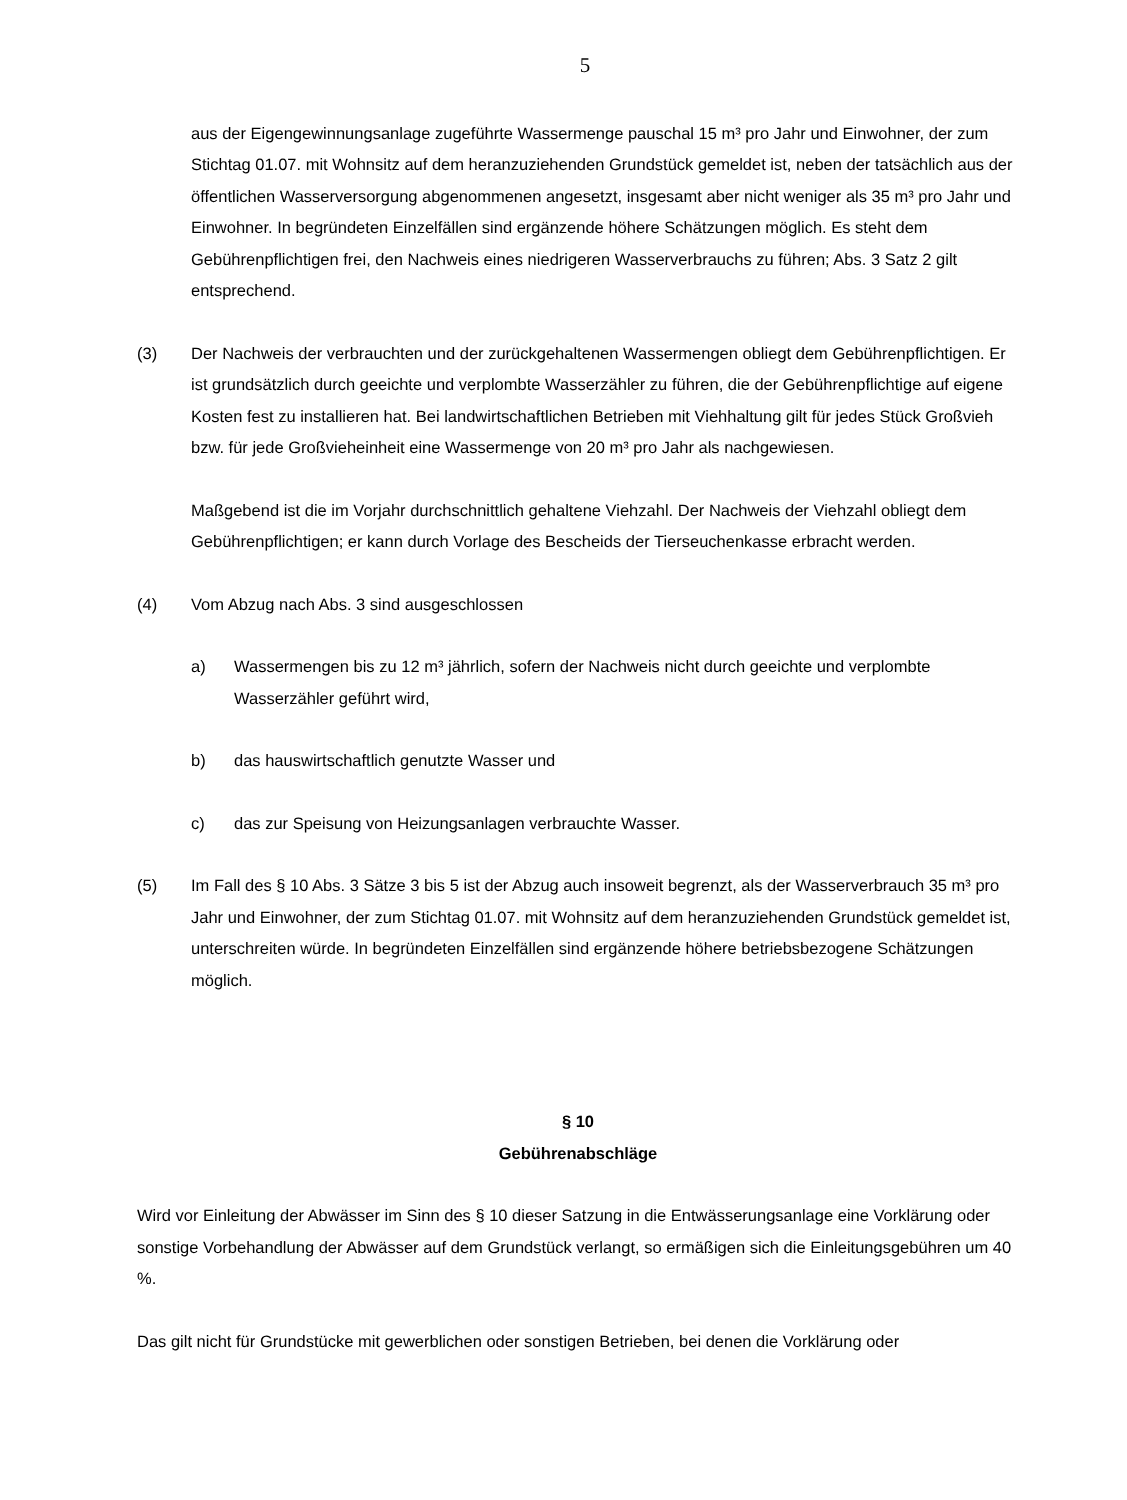5
aus der Eigengewinnungsanlage zugeführte Wassermenge pauschal 15 m³ pro Jahr und Einwohner, der zum Stichtag 01.07. mit Wohnsitz auf dem heranzuziehenden Grundstück gemeldet ist, neben der tatsächlich aus der öffentlichen Wasserversorgung abgenommenen angesetzt, insgesamt aber nicht weniger als 35 m³ pro Jahr und Einwohner. In begründeten Einzelfällen sind ergänzende höhere Schätzungen möglich. Es steht dem Gebührenpflichtigen frei, den Nachweis eines niedrigeren Wasserverbrauchs zu führen; Abs. 3 Satz 2 gilt entsprechend.
(3) Der Nachweis der verbrauchten und der zurückgehaltenen Wassermengen obliegt dem Gebührenpflichtigen. Er ist grundsätzlich durch geeichte und verplombte Wasserzähler zu führen, die der Gebührenpflichtige auf eigene Kosten fest zu installieren hat. Bei landwirtschaftlichen Betrieben mit Viehhaltung gilt für jedes Stück Großvieh bzw. für jede Großvieheinheit eine Wassermenge von 20 m³ pro Jahr als nachgewiesen.
Maßgebend ist die im Vorjahr durchschnittlich gehaltene Viehzahl. Der Nachweis der Viehzahl obliegt dem Gebührenpflichtigen; er kann durch Vorlage des Bescheids der Tierseuchenkasse erbracht werden.
(4) Vom Abzug nach Abs. 3 sind ausgeschlossen
a) Wassermengen bis zu 12 m³ jährlich, sofern der Nachweis nicht durch geeichte und verplombte Wasserzähler geführt wird,
b) das hauswirtschaftlich genutzte Wasser und
c) das zur Speisung von Heizungsanlagen verbrauchte Wasser.
(5) Im Fall des § 10 Abs. 3 Sätze 3 bis 5 ist der Abzug auch insoweit begrenzt, als der Wasserverbrauch 35 m³ pro Jahr und Einwohner, der zum Stichtag 01.07. mit Wohnsitz auf dem heranzuziehenden Grundstück gemeldet ist, unterschreiten würde. In begründeten Einzelfällen sind ergänzende höhere betriebsbezogene Schätzungen möglich.
§ 10
Gebührenabschläge
Wird vor Einleitung der Abwässer im Sinn des § 10 dieser Satzung in die Entwässerungsanlage eine Vorklärung oder sonstige Vorbehandlung der Abwässer auf dem Grundstück verlangt, so ermäßigen sich die Einleitungsgebühren um 40 %.
Das gilt nicht für Grundstücke mit gewerblichen oder sonstigen Betrieben, bei denen die Vorklärung oder